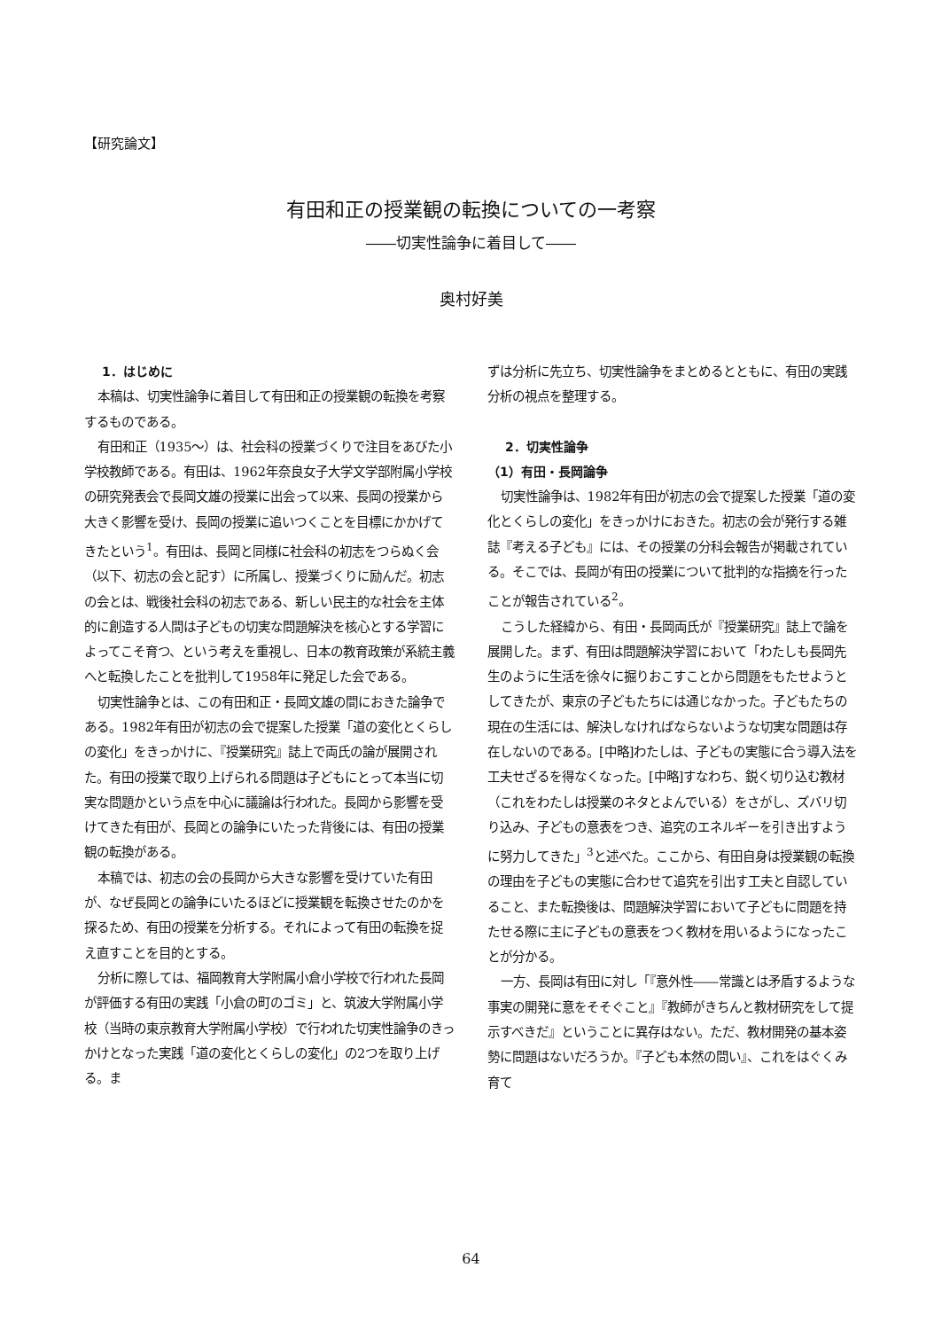【研究論文】
有田和正の授業観の転換についての一考察
――切実性論争に着目して――
奥村好美
1．はじめに
本稿は、切実性論争に着目して有田和正の授業観の転換を考察するものである。
有田和正（1935～）は、社会科の授業づくりで注目をあびた小学校教師である。有田は、1962年奈良女子大学文学部附属小学校の研究発表会で長岡文雄の授業に出会って以来、長岡の授業から大きく影響を受け、長岡の授業に追いつくことを目標にかかげてきたという<sup>1</sup>。有田は、長岡と同様に社会科の初志をつらぬく会（以下、初志の会と記す）に所属し、授業づくりに励んだ。初志の会とは、戦後社会科の初志である、新しい民主的な社会を主体的に創造する人間は子どもの切実な問題解決を核心とする学習によってこそ育つ、という考えを重視し、日本の教育政策が系統主義へと転換したことを批判して1958年に発足した会である。
切実性論争とは、この有田和正・長岡文雄の間におきた論争である。1982年有田が初志の会で提案した授業「道の変化とくらしの変化」をきっかけに、『授業研究』誌上で両氏の論が展開された。有田の授業で取り上げられる問題は子どもにとって本当に切実な問題かという点を中心に議論は行われた。長岡から影響を受けてきた有田が、長岡との論争にいたった背後には、有田の授業観の転換がある。
本稿では、初志の会の長岡から大きな影響を受けていた有田が、なぜ長岡との論争にいたるほどに授業観を転換させたのかを探るため、有田の授業を分析する。それによって有田の転換を捉え直すことを目的とする。
分析に際しては、福岡教育大学附属小倉小学校で行われた長岡が評価する有田の実践「小倉の町のゴミ」と、筑波大学附属小学校（当時の東京教育大学附属小学校）で行われた切実性論争のきっかけとなった実践「道の変化とくらしの変化」の2つを取り上げる。ま
ずは分析に先立ち、切実性論争をまとめるとともに、有田の実践分析の視点を整理する。
2．切実性論争
（1）有田・長岡論争
切実性論争は、1982年有田が初志の会で提案した授業「道の変化とくらしの変化」をきっかけにおきた。初志の会が発行する雑誌『考える子ども』には、その授業の分科会報告が掲載されている。そこでは、長岡が有田の授業について批判的な指摘を行ったことが報告されている<sup>2</sup>。
こうした経緯から、有田・長岡両氏が『授業研究』誌上で論を展開した。まず、有田は問題解決学習において「わたしも長岡先生のように生活を徐々に掘りおこすことから問題をもたせようとしてきたが、東京の子どもたちには通じなかった。子どもたちの現在の生活には、解決しなければならないような切実な問題は存在しないのである。[中略]わたしは、子どもの実態に合う導入法を工夫せざるを得なくなった。[中略]すなわち、鋭く切り込む教材（これをわたしは授業のネタとよんでいる）をさがし、ズバリ切り込み、子どもの意表をつき、追究のエネルギーを引き出すように努力してきた」<sup>3</sup>と述べた。ここから、有田自身は授業観の転換の理由を子どもの実態に合わせて追究を引出す工夫と自認していること、また転換後は、問題解決学習において子どもに問題を持たせる際に主に子どもの意表をつく教材を用いるようになったことが分かる。
一方、長岡は有田に対し「『意外性――常識とは矛盾するような事実の開発に意をそそぐこと』『教師がきちんと教材研究をして提示すべきだ』ということに異存はない。ただ、教材開発の基本姿勢に問題はないだろうか。『子ども本然の問い』、これをはぐくみ育て
64